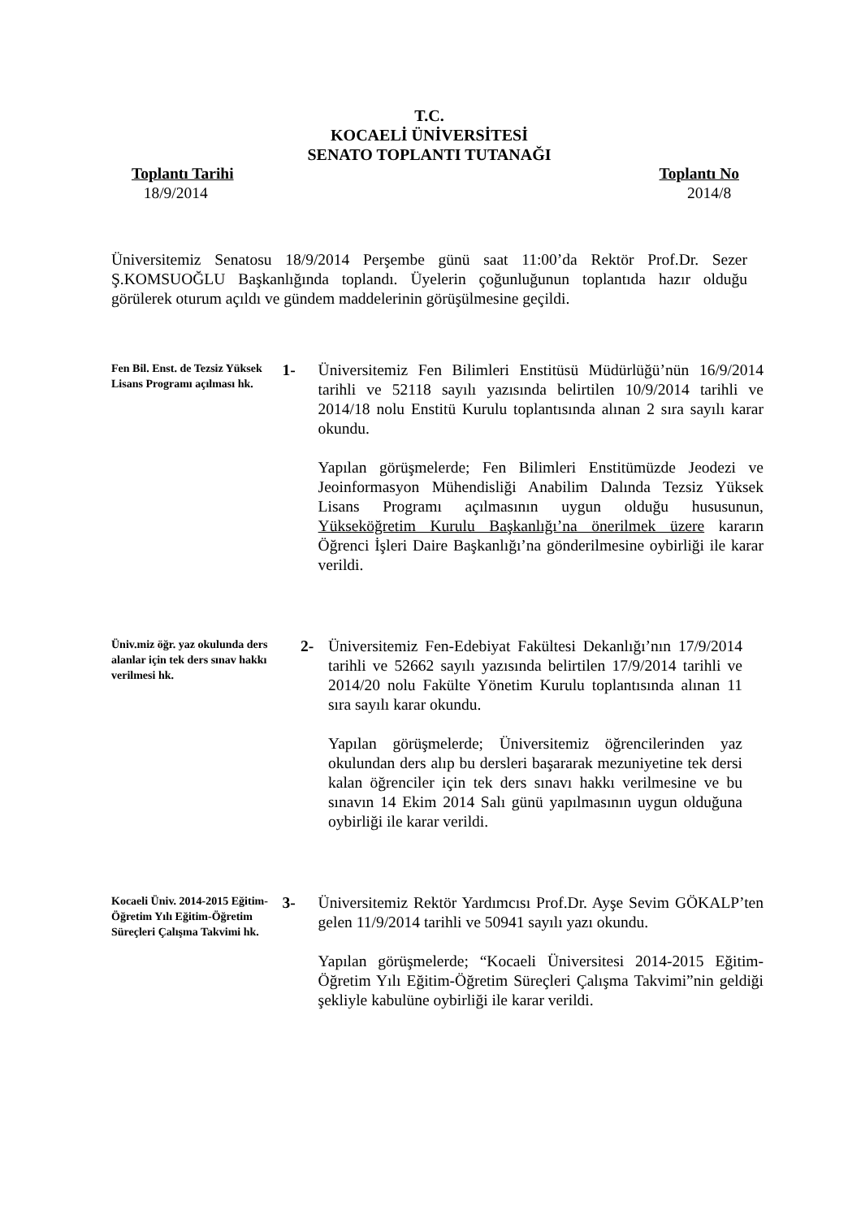T.C.
KOCAELİ ÜNİVERSİTESİ
SENATO TOPLANTI TUTANAĞI
Toplantı Tarihi
18/9/2014
Toplantı No
2014/8
Üniversitemiz Senatosu 18/9/2014 Perşembe günü saat 11:00’da Rektör Prof.Dr. Sezer Ş.KOMSUOĞLU Başkanlığında toplandı. Üyelerin çoğunluğunun toplantıda hazır olduğu görülerek oturum açıldı ve gündem maddelerinin görüşülmesine geçildi.
Fen Bil. Enst. de Tezsiz Yüksek Lisans Programı açılması hk.
1- Üniversitemiz Fen Bilimleri Enstitüsü Müdürlüğü’nün 16/9/2014 tarihli ve 52118 sayılı yazısında belirtilen 10/9/2014 tarihli ve 2014/18 nolu Enstitü Kurulu toplantısında alınan 2 sıra sayılı karar okundu.
Yapılan görüşmelerde; Fen Bilimleri Enstitümüzde Jeodezi ve Jeoinformasyon Mühendisliği Anabilim Dalında Tezsiz Yüksek Lisans Programı açılmasının uygun olduğu hususunun, Yükseköğretim Kurulu Başkanlığı’na önerilmek üzere kararın Öğrenci İşleri Daire Başkanlığı’na gönderilmesine oybirliği ile karar verildi.
Üniv.miz öğr. yaz okulunda ders alanlar için tek ders sınav hakkı verilmesi hk.
2- Üniversitemiz Fen-Edebiyat Fakültesi Dekanlığı’nın 17/9/2014 tarihli ve 52662 sayılı yazısında belirtilen 17/9/2014 tarihli ve 2014/20 nolu Fakülte Yönetim Kurulu toplantısında alınan 11 sıra sayılı karar okundu.
Yapılan görüşmelerde; Üniversitemiz öğrencilerinden yaz okulundan ders alıp bu dersleri başararak mezuniyetine tek dersi kalan öğrenciler için tek ders sınavı hakkı verilmesine ve bu sınavın 14 Ekim 2014 Salı günü yapılmasının uygun olduğuna oybirliği ile karar verildi.
Kocaeli Üniv. 2014-2015 Eğitim-Öğretim Yılı Eğitim-Öğretim Süreçleri Çalışma Takvimi hk.
3- Üniversitemiz Rektör Yardımcısı Prof.Dr. Ayşe Sevim GÖKALP’ten gelen 11/9/2014 tarihli ve 50941 sayılı yazı okundu.
Yapılan görüşmelerde; “Kocaeli Üniversitesi 2014-2015 Eğitim-Öğretim Yılı Eğitim-Öğretim Süreçleri Çalışma Takvimi”nin geldiği şekliyle kabulüne oybirliği ile karar verildi.